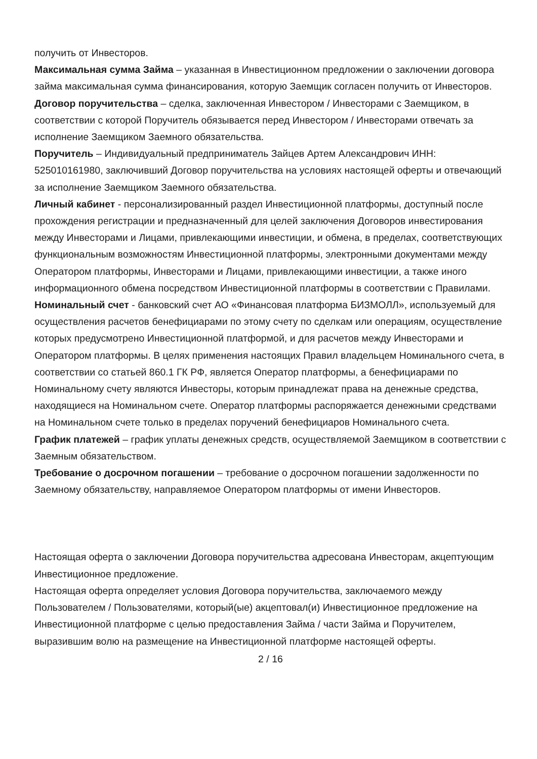получить от Инвесторов.
Максимальная сумма Займа – указанная в Инвестиционном предложении о заключении договора займа максимальная сумма финансирования, которую Заемщик согласен получить от Инвесторов.
Договор поручительства – сделка, заключенная Инвестором / Инвесторами с Заемщиком, в соответствии с которой Поручитель обязывается перед Инвестором / Инвесторами отвечать за исполнение Заемщиком Заемного обязательства.
Поручитель – Индивидуальный предприниматель Зайцев Артем Александрович ИНН: 525010161980, заключивший Договор поручительства на условиях настоящей оферты и отвечающий за исполнение Заемщиком Заемного обязательства.
Личный кабинет - персонализированный раздел Инвестиционной платформы, доступный после прохождения регистрации и предназначенный для целей заключения Договоров инвестирования между Инвесторами и Лицами, привлекающими инвестиции, и обмена, в пределах, соответствующих функциональным возможностям Инвестиционной платформы, электронными документами между Оператором платформы, Инвесторами и Лицами, привлекающими инвестиции, а также иного информационного обмена посредством Инвестиционной платформы в соответствии с Правилами.
Номинальный счет - банковский счет АО «Финансовая платформа БИЗМОЛЛ», используемый для осуществления расчетов бенефициарами по этому счету по сделкам или операциям, осуществление которых предусмотрено Инвестиционной платформой, и для расчетов между Инвесторами и Оператором платформы. В целях применения настоящих Правил владельцем Номинального счета, в соответствии со статьей 860.1 ГК РФ, является Оператор платформы, а бенефициарами по Номинальному счету являются Инвесторы, которым принадлежат права на денежные средства, находящиеся на Номинальном счете. Оператор платформы распоряжается денежными средствами на Номинальном счете только в пределах поручений бенефициаров Номинального счета.
График платежей – график уплаты денежных средств, осуществляемой Заемщиком в соответствии с Заемным обязательством.
Требование о досрочном погашении – требование о досрочном погашении задолженности по Заемному обязательству, направляемое Оператором платформы от имени Инвесторов.
Настоящая оферта о заключении Договора поручительства адресована Инвесторам, акцептующим Инвестиционное предложение.
Настоящая оферта определяет условия Договора поручительства, заключаемого между Пользователем / Пользователями, который(ые) акцептовал(и) Инвестиционное предложение на Инвестиционной платформе с целью предоставления Займа / части Займа и Поручителем, выразившим волю на размещение на Инвестиционной платформе настоящей оферты.
2 / 16